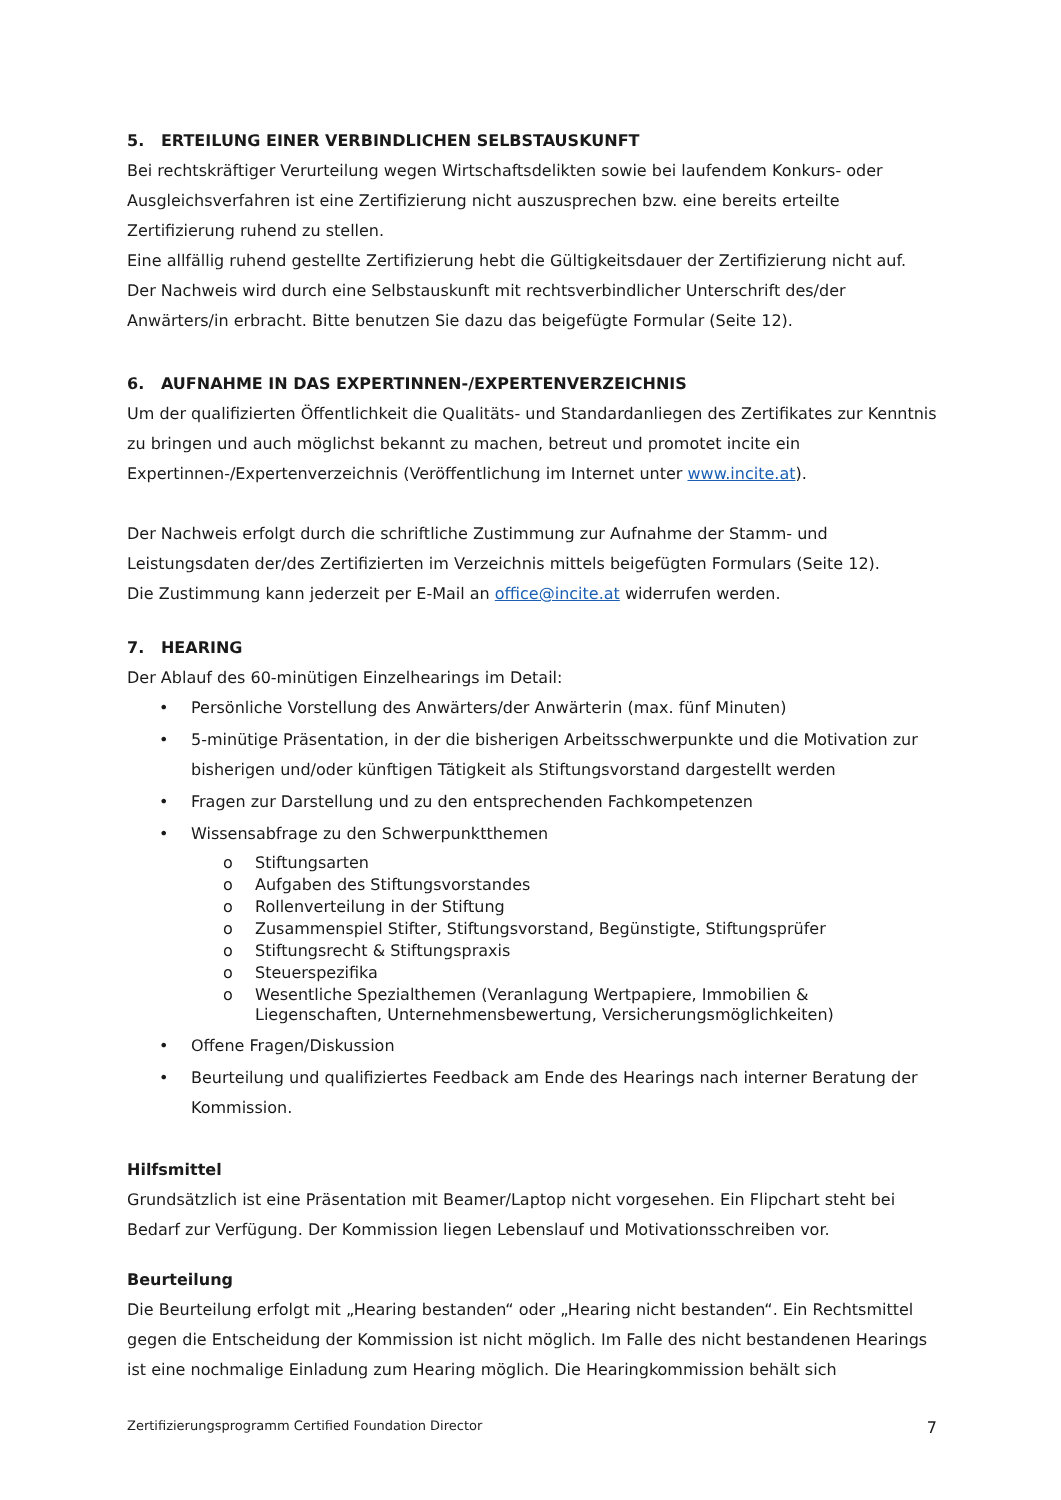5. ERTEILUNG EINER VERBINDLICHEN SELBSTAUSKUNFT
Bei rechtskräftiger Verurteilung wegen Wirtschaftsdelikten sowie bei laufendem Konkurs- oder Ausgleichsverfahren ist eine Zertifizierung nicht auszusprechen bzw. eine bereits erteilte Zertifizierung ruhend zu stellen.
Eine allfällig ruhend gestellte Zertifizierung hebt die Gültigkeitsdauer der Zertifizierung nicht auf.
Der Nachweis wird durch eine Selbstauskunft mit rechtsverbindlicher Unterschrift des/der Anwärters/in erbracht. Bitte benutzen Sie dazu das beigefügte Formular (Seite 12).
6. AUFNAHME IN DAS EXPERTINNEN-/EXPERTENVERZEICHNIS
Um der qualifizierten Öffentlichkeit die Qualitäts- und Standardanliegen des Zertifikates zur Kenntnis zu bringen und auch möglichst bekannt zu machen, betreut und promotet incite ein Expertinnen-/Expertenverzeichnis (Veröffentlichung im Internet unter www.incite.at).
Der Nachweis erfolgt durch die schriftliche Zustimmung zur Aufnahme der Stamm- und Leistungsdaten der/des Zertifizierten im Verzeichnis mittels beigefügten Formulars (Seite 12).
Die Zustimmung kann jederzeit per E-Mail an office@incite.at widerrufen werden.
7. HEARING
Der Ablauf des 60-minütigen Einzelhearings im Detail:
• Persönliche Vorstellung des Anwärters/der Anwärterin (max. fünf Minuten)
• 5-minütige Präsentation, in der die bisherigen Arbeitsschwerpunkte und die Motivation zur bisherigen und/oder künftigen Tätigkeit als Stiftungsvorstand dargestellt werden
• Fragen zur Darstellung und zu den entsprechenden Fachkompetenzen
• Wissensabfrage zu den Schwerpunktthemen
o Stiftungsarten
o Aufgaben des Stiftungsvorstandes
o Rollenverteilung in der Stiftung
o Zusammenspiel Stifter, Stiftungsvorstand, Begünstigte, Stiftungsprüfer
o Stiftungsrecht & Stiftungspraxis
o Steuerspezifika
o Wesentliche Spezialthemen (Veranlagung Wertpapiere, Immobilien & Liegenschaften, Unternehmensbewertung, Versicherungsmöglichkeiten)
• Offene Fragen/Diskussion
• Beurteilung und qualifiziertes Feedback am Ende des Hearings nach interner Beratung der Kommission.
Hilfsmittel
Grundsätzlich ist eine Präsentation mit Beamer/Laptop nicht vorgesehen. Ein Flipchart steht bei Bedarf zur Verfügung. Der Kommission liegen Lebenslauf und Motivationsschreiben vor.
Beurteilung
Die Beurteilung erfolgt mit „Hearing bestanden“ oder „Hearing nicht bestanden“. Ein Rechtsmittel gegen die Entscheidung der Kommission ist nicht möglich. Im Falle des nicht bestandenen Hearings ist eine nochmalige Einladung zum Hearing möglich. Die Hearingkommission behält sich
Zertifizierungsprogramm Certified Foundation Director 7